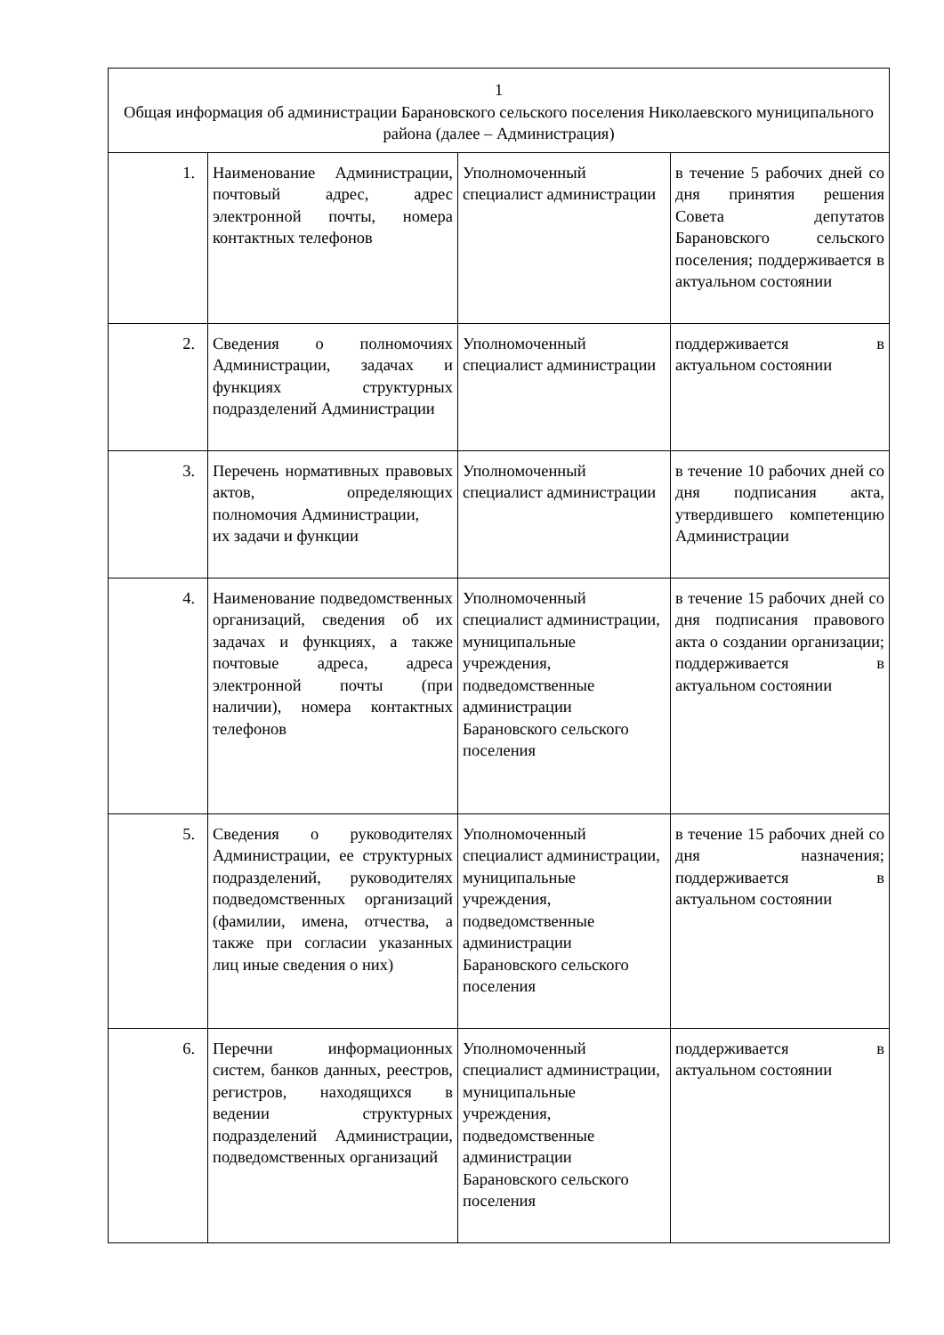| 1 Общая информация об администрации Барановского сельского поселения Николаевского муниципального района (далее – Администрация) | | | |
| 1. | Наименование Администрации, почтовый адрес, адрес электронной почты, номера контактных телефонов | Уполномоченный специалист администрации | в течение 5 рабочих дней со дня принятия решения Совета депутатов Барановского сельского поселения; поддерживается в актуальном состоянии |
| 2. | Сведения о полномочиях Администрации, задачах и функциях структурных подразделений Администрации | Уполномоченный специалист администрации | поддерживается в актуальном состоянии |
| 3. | Перечень нормативных правовых актов, определяющих полномочия Администрации, их задачи и функции | Уполномоченный специалист администрации | в течение 10 рабочих дней со дня подписания акта, утвердившего компетенцию Администрации |
| 4. | Наименование подведомственных организаций, сведения об их задачах и функциях, а также почтовые адреса, адреса электронной почты (при наличии), номера контактных телефонов | Уполномоченный специалист администрации, муниципальные учреждения, подведомственные администрации Барановского сельского поселения | в течение 15 рабочих дней со дня подписания правового акта о создании организации; поддерживается в актуальном состоянии |
| 5. | Сведения о руководителях Администрации, ее структурных подразделений, руководителях подведомственных организаций (фамилии, имена, отчества, а также при согласии указанных лиц иные сведения о них) | Уполномоченный специалист администрации, муниципальные учреждения, подведомственные администрации Барановского сельского поселения | в течение 15 рабочих дней со дня назначения; поддерживается в актуальном состоянии |
| 6. | Перечни информационных систем, банков данных, реестров, регистров, находящихся в ведении структурных подразделений Администрации, подведомственных организаций | Уполномоченный специалист администрации, муниципальные учреждения, подведомственные администрации Барановского сельского поселения | поддерживается в актуальном состоянии |